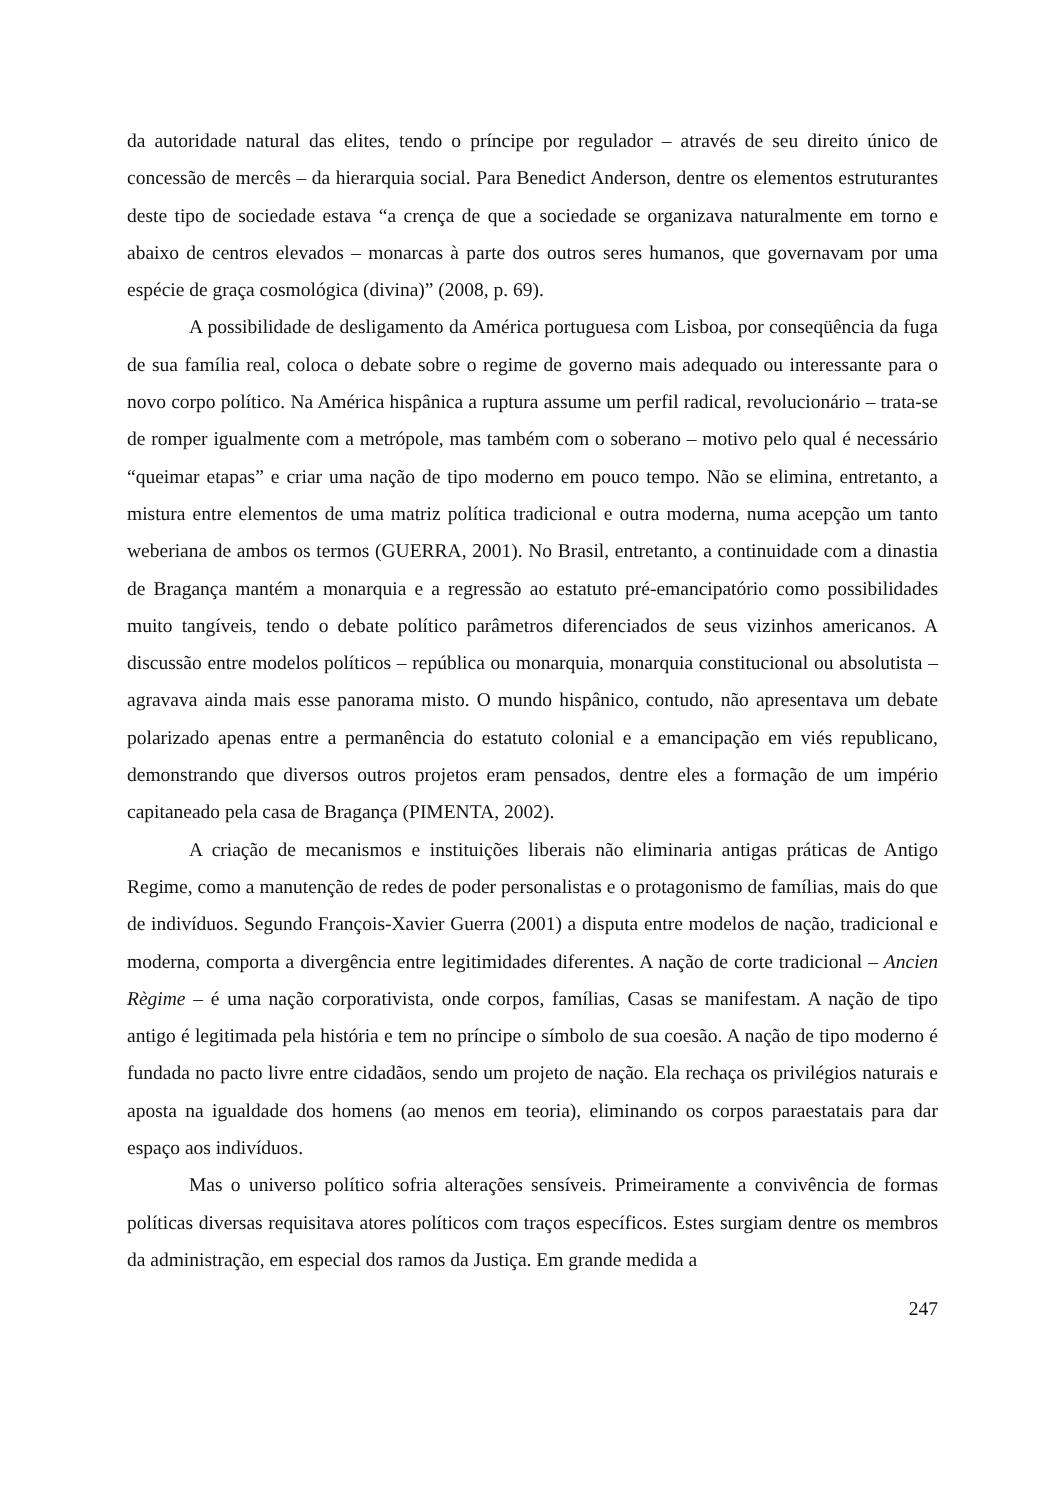da autoridade natural das elites, tendo o príncipe por regulador – através de seu direito único de concessão de mercês – da hierarquia social. Para Benedict Anderson, dentre os elementos estruturantes deste tipo de sociedade estava “a crença de que a sociedade se organizava naturalmente em torno e abaixo de centros elevados – monarcas à parte dos outros seres humanos, que governavam por uma espécie de graça cosmológica (divina)” (2008, p. 69).
A possibilidade de desligamento da América portuguesa com Lisboa, por conseqüência da fuga de sua família real, coloca o debate sobre o regime de governo mais adequado ou interessante para o novo corpo político. Na América hispânica a ruptura assume um perfil radical, revolucionário – trata-se de romper igualmente com a metrópole, mas também com o soberano – motivo pelo qual é necessário “queimar etapas” e criar uma nação de tipo moderno em pouco tempo. Não se elimina, entretanto, a mistura entre elementos de uma matriz política tradicional e outra moderna, numa acepção um tanto weberiana de ambos os termos (GUERRA, 2001). No Brasil, entretanto, a continuidade com a dinastia de Bragança mantém a monarquia e a regressão ao estatuto pré-emancipatório como possibilidades muito tangíveis, tendo o debate político parâmetros diferenciados de seus vizinhos americanos. A discussão entre modelos políticos – república ou monarquia, monarquia constitucional ou absolutista – agravava ainda mais esse panorama misto. O mundo hispânico, contudo, não apresentava um debate polarizado apenas entre a permanência do estatuto colonial e a emancipação em viés republicano, demonstrando que diversos outros projetos eram pensados, dentre eles a formação de um império capitaneado pela casa de Bragança (PIMENTA, 2002).
A criação de mecanismos e instituições liberais não eliminaria antigas práticas de Antigo Regime, como a manutenção de redes de poder personalistas e o protagonismo de famílias, mais do que de indivíduos. Segundo François-Xavier Guerra (2001) a disputa entre modelos de nação, tradicional e moderna, comporta a divergência entre legitimidades diferentes. A nação de corte tradicional – Ancien Règime – é uma nação corporativista, onde corpos, famílias, Casas se manifestam. A nação de tipo antigo é legitimada pela história e tem no príncipe o símbolo de sua coesão. A nação de tipo moderno é fundada no pacto livre entre cidadãos, sendo um projeto de nação. Ela rechaça os privilégios naturais e aposta na igualdade dos homens (ao menos em teoria), eliminando os corpos paraestatais para dar espaço aos indivíduos.
Mas o universo político sofria alterações sensíveis. Primeiramente a convivência de formas políticas diversas requisitava atores políticos com traços específicos. Estes surgiam dentre os membros da administração, em especial dos ramos da Justiça. Em grande medida a
247